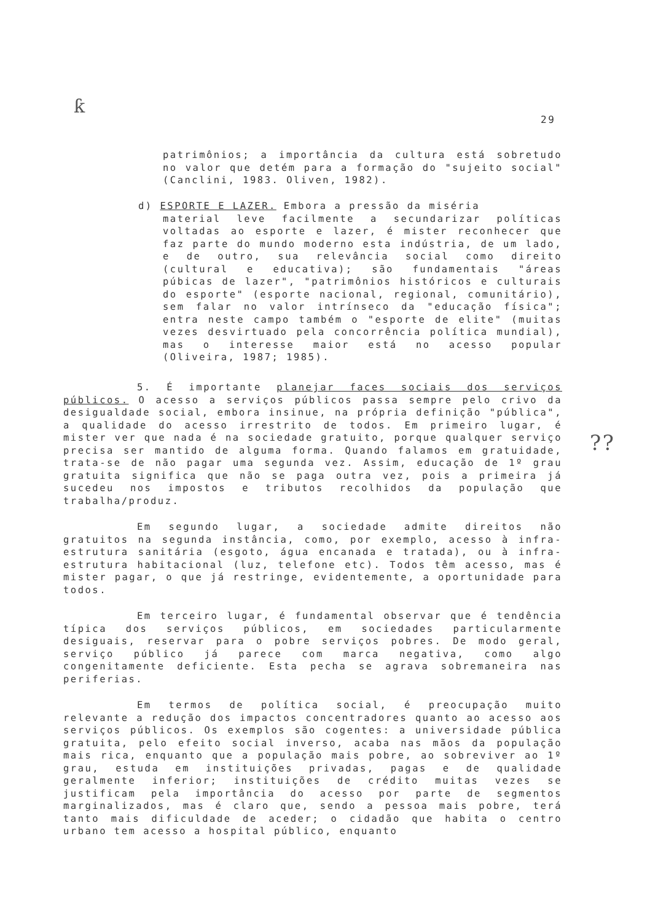ƙ
29
patrimônios; a importância da cultura está sobretudo no valor que detém para a formação do "sujeito social" (Canclini, 1983. Oliven, 1982).
d) ESPORTE E LAZER. Embora a pressão da miséria
material leve facilmente a secundarizar políticas voltadas ao esporte e lazer, é mister reconhecer que faz parte do mundo moderno esta indústria, de um lado, e de outro, sua relevância social como direito (cultural e educativa); são fundamentais "áreas púbicas de lazer", "patrimônios históricos e culturais do esporte" (esporte nacional, regional, comunitário), sem falar no valor intrínseco da "educação física"; entra neste campo também o "esporte de elite" (muitas vezes desvirtuado pela concorrência política mundial), mas o interesse maior está no acesso popular (Oliveira, 1987; 1985).
5. É importante planejar faces sociais dos serviços públicos. O acesso a serviços públicos passa sempre pelo crivo da desigualdade social, embora insinue, na própria definição "pública", a qualidade do acesso irrestrito de todos. Em primeiro lugar, é mister ver que nada é na sociedade gratuito, porque qualquer serviço precisa ser mantido de alguma forma. Quando falamos em gratuidade, trata-se de não pagar uma segunda vez. Assim, educação de 1º grau gratuita significa que não se paga outra vez, pois a primeira já sucedeu nos impostos e tributos recolhidos da população que trabalha/produz.
Em segundo lugar, a sociedade admite direitos não gratuitos na segunda instância, como, por exemplo, acesso à infra-estrutura sanitária (esgoto, água encanada e tratada), ou à infra-estrutura habitacional (luz, telefone etc). Todos têm acesso, mas é mister pagar, o que já restringe, evidentemente, a oportunidade para todos.
Em terceiro lugar, é fundamental observar que é tendência típica dos serviços públicos, em sociedades particularmente desiguais, reservar para o pobre serviços pobres. De modo geral, serviço público já parece com marca negativa, como algo congenitamente deficiente. Esta pecha se agrava sobremaneira nas periferias.
Em termos de política social, é preocupação muito relevante a redução dos impactos concentradores quanto ao acesso aos serviços públicos. Os exemplos são cogentes: a universidade pública gratuita, pelo efeito social inverso, acaba nas mãos da população mais rica, enquanto que a população mais pobre, ao sobreviver ao 1º grau, estuda em instituições privadas, pagas e de qualidade geralmente inferior; instituições de crédito muitas vezes se justificam pela importância do acesso por parte de segmentos marginalizados, mas é claro que, sendo a pessoa mais pobre, terá tanto mais dificuldade de aceder; o cidadão que habita o centro urbano tem acesso a hospital público, enquanto
??